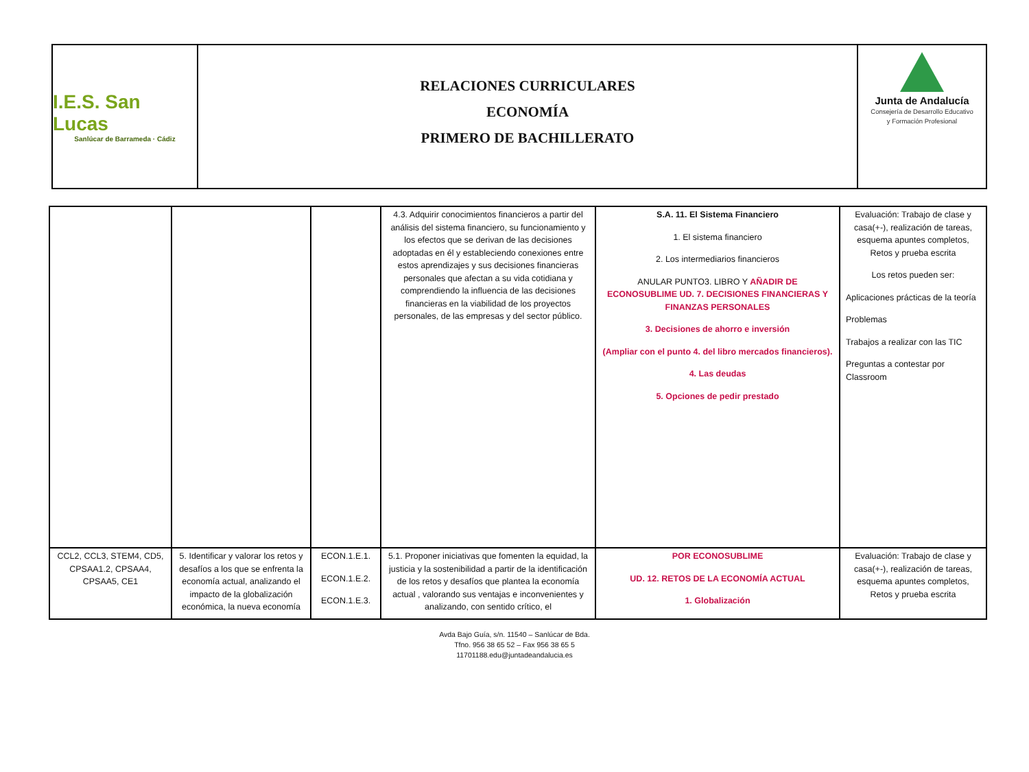I.E.S. San Lucas
Sanlúcar de Barrameda · Cádiz
RELACIONES CURRICULARES
ECONOMÍA
PRIMERO DE BACHILLERATO
Junta de Andalucía
Consejería de Desarrollo Educativo
y Formación Profesional
| | | | 4.3. Adquirir conocimientos financieros a partir del análisis del sistema financiero, su funcionamiento y los efectos que se derivan de las decisiones adoptadas en él y estableciendo conexiones entre estos aprendizajes y sus decisiones financieras personales que afectan a su vida cotidiana y comprendiendo la influencia de las decisiones financieras en la viabilidad de los proyectos personales, de las empresas y del sector público. | S.A. 11. El Sistema Financiero 1. El sistema financiero 2. Los intermediarios financieros ANULAR PUNTO3. LIBRO Y AÑADIR DE ECONOSUBLIME UD. 7. DECISIONES FINANCIERAS Y FINANZAS PERSONALES 3. Decisiones de ahorro e inversión (Ampliar con el punto 4. del libro mercados financieros). 4. Las deudas 5. Opciones de pedir prestado | Evaluación: Trabajo de clase y casa(+-), realización de tareas, esquema apuntes completos, Retos y prueba escrita Los retos pueden ser: Aplicaciones prácticas de la teoría Problemas Trabajos a realizar con las TIC Preguntas a contestar por Classroom |
| CCL2, CCL3, STEM4, CD5, CPSAA1.2, CPSAA4, CPSAA5, CE1 | 5. Identificar y valorar los retos y desafíos a los que se enfrenta la economía actual, analizando el impacto de la globalización económica, la nueva economía | ECON.1.E.1. ECON.1.E.2. ECON.1.E.3. | 5.1. Proponer iniciativas que fomenten la equidad, la justicia y la sostenibilidad a partir de la identificación de los retos y desafíos que plantea la economía actual , valorando sus ventajas e inconvenientes y analizando, con sentido crítico, el | POR ECONOSUBLIME UD. 12. RETOS DE LA ECONOMÍA ACTUAL 1. Globalización | Evaluación: Trabajo de clase y casa(+-), realización de tareas, esquema apuntes completos, Retos y prueba escrita |
Avda Bajo Guía, s/n. 11540 – Sanlúcar de Bda.
Tfno. 956 38 65 52 – Fax 956 38 65 5
11701188.edu@juntadeandalucia.es